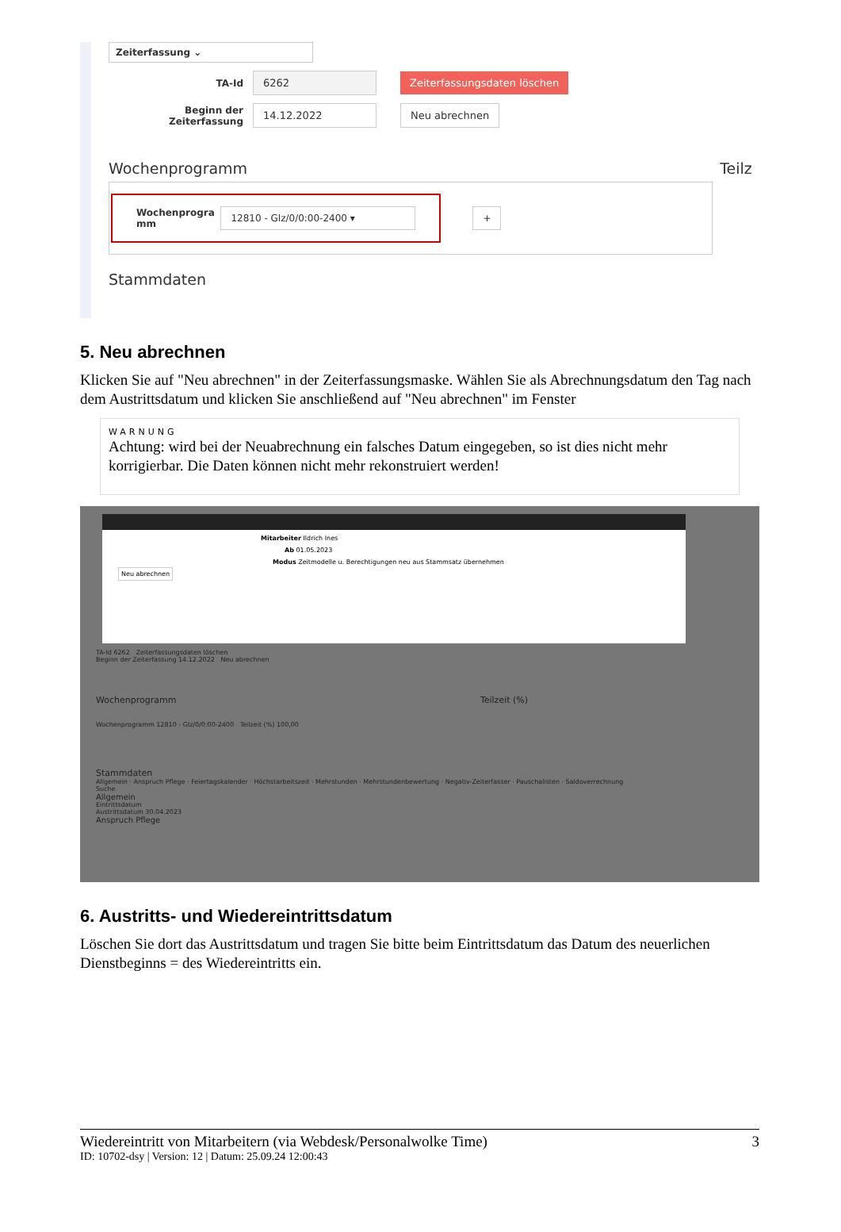Zeiterfassung ⌄
TA-Id 6262 Zeiterfassungsdaten löschen
Beginn der Zeiterfassung 14.12.2022 Neu abrechnen
Wochenprogramm Teilz
Wochenprogra
mm 12810 - Glz/0/0:00-2400 ▾ +
Stammdaten
5. Neu abrechnen
Klicken Sie auf "Neu abrechnen" in der Zeiterfassungsmaske. Wählen Sie als Abrechnungsdatum den Tag nach dem Austrittsdatum und klicken Sie anschließend auf "Neu abrechnen" im Fenster
WARNUNG
Achtung: wird bei der Neuabrechnung ein falsches Datum eingegeben, so ist dies nicht mehr korrigierbar. Die Daten können nicht mehr rekonstruiert werden!
Mitarbeiter Ildrich Ines
Ab 01.05.2023
Modus Zeitmodelle u. Berechtigungen neu aus Stammsatz übernehmen
Neu abrechnen
TA-Id 6262 Zeiterfassungsdaten löschen
Beginn der Zeiterfassung 14.12.2022 Neu abrechnen
Wochenprogramm Teilzeit (%)
Wochenprogramm 12810 - Glz/0/0:00-2400 Teilzeit (%) 100,00
Stammdaten
Allgemein · Anspruch Pflege · Feiertagskalender · Höchstarbeitszeit · Mehrstunden · Mehrstundenbewertung · Negativ-Zeiterfasser · Pauschalisten · Saldoverrechnung
Suche
Allgemein
Eintrittsdatum
Austrittsdatum 30.04.2023
Anspruch Pflege
6. Austritts- und Wiedereintrittsdatum
Löschen Sie dort das Austrittsdatum und tragen Sie bitte beim Eintrittsdatum das Datum des neuerlichen Dienstbeginns = des Wiedereintritts ein.
Wiedereintritt von Mitarbeitern (via Webdesk/Personalwolke Time) 3
ID: 10702-dsy | Version: 12 | Datum: 25.09.24 12:00:43